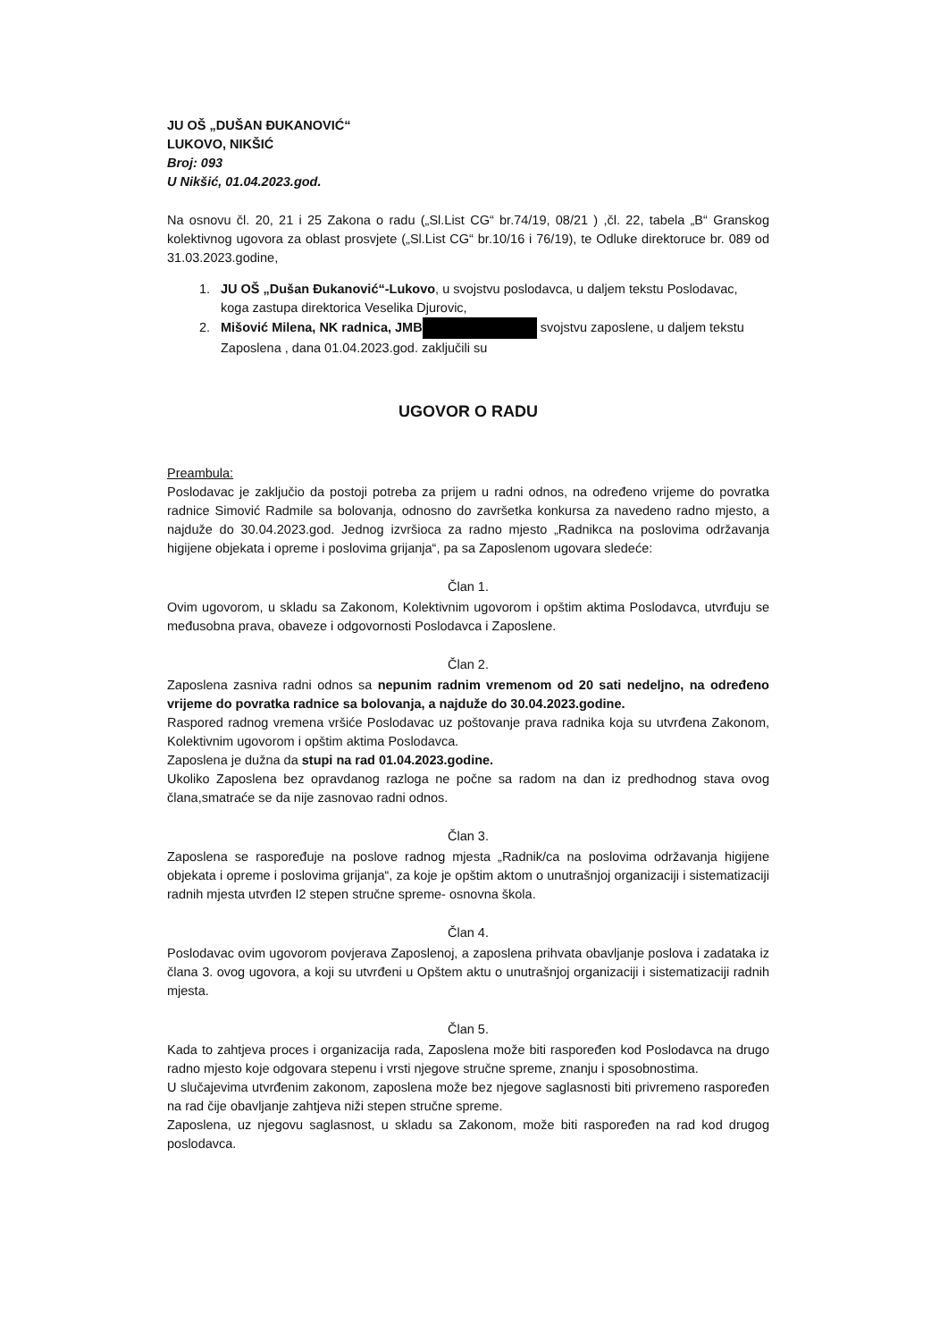JU OŠ „DUŠAN ĐUKANOVIĆ“
LUKOVO, NIKŠIĆ
Broj: 093
U Nikšić, 01.04.2023.god.
Na osnovu čl. 20, 21 i 25 Zakona o radu („Sl.List CG“ br.74/19, 08/21 ) ,čl. 22, tabela „B“ Granskog kolektivnog ugovora za oblast prosvjete („Sl.List CG“ br.10/16 i 76/19), te Odluke direktoruce br. 089 od 31.03.2023.godine,
1. JU OŠ „Dušan Đukanović“-Lukovo, u svojstvu poslodavca, u daljem tekstu Poslodavac, koga zastupa direktorica Veselika Djurovic,
2. Mišović Milena, NK radnica, JMB svojstvu zaposlene, u daljem tekstu Zaposlena , dana 01.04.2023.god. zaključili su
UGOVOR O RADU
Preambula:
Poslodavac je zaključio da postoji potreba za prijem u radni odnos, na određeno vrijeme do povratka radnice Simović Radmile sa bolovanja, odnosno do završetka konkursa za navedeno radno mjesto, a najduže do 30.04.2023.god. Jednog izvršioca za radno mjesto „Radnikca na poslovima održavanja higijene objekata i opreme i poslovima grijanja“, pa sa Zaposlenom ugovara sledeće:
Član 1.
Ovim ugovorom, u skladu sa Zakonom, Kolektivnim ugovorom i opštim aktima Poslodavca, utvrđuju se međusobna prava, obaveze i odgovornosti Poslodavca i Zaposlene.
Član 2.
Zaposlena zasniva radni odnos sa nepunim radnim vremenom od 20 sati nedeljno, na određeno vrijeme do povratka radnice sa bolovanja, a najduže do 30.04.2023.godine.
Raspored radnog vremena vršiće Poslodavac uz poštovanje prava radnika koja su utvrđena Zakonom, Kolektivnim ugovorom i opštim aktima Poslodavca.
Zaposlena je dužna da stupi na rad 01.04.2023.godine.
Ukoliko Zaposlena bez opravdanog razloga ne počne sa radom na dan iz predhodnog stava ovog člana,smatraće se da nije zasnovao radni odnos.
Član 3.
Zaposlena se raspoređuje na poslove radnog mjesta „Radnik/ca na poslovima održavanja higijene objekata i opreme i poslovima grijanja“, za koje je opštim aktom o unutrašnjoj organizaciji i sistematizaciji radnih mjesta utvrđen I2 stepen stručne spreme- osnovna škola.
Član 4.
Poslodavac ovim ugovorom povjerava Zaposlenoj, a zaposlena prihvata obavljanje poslova i zadataka iz člana 3. ovog ugovora, a koji su utvrđeni u Opštem aktu o unutrašnjoj organizaciji i sistematizaciji radnih mjesta.
Član 5.
Kada to zahtjeva proces i organizacija rada, Zaposlena može biti raspoređen kod Poslodavca na drugo radno mjesto koje odgovara stepenu i vrsti njegove stručne spreme, znanju i sposobnostima.
U slučajevima utvrđenim zakonom, zaposlena može bez njegove saglasnosti biti privremeno raspoređen na rad čije obavljanje zahtjeva niži stepen stručne spreme.
Zaposlena, uz njegovu saglasnost, u skladu sa Zakonom, može biti raspoređen na rad kod drugog poslodavca.